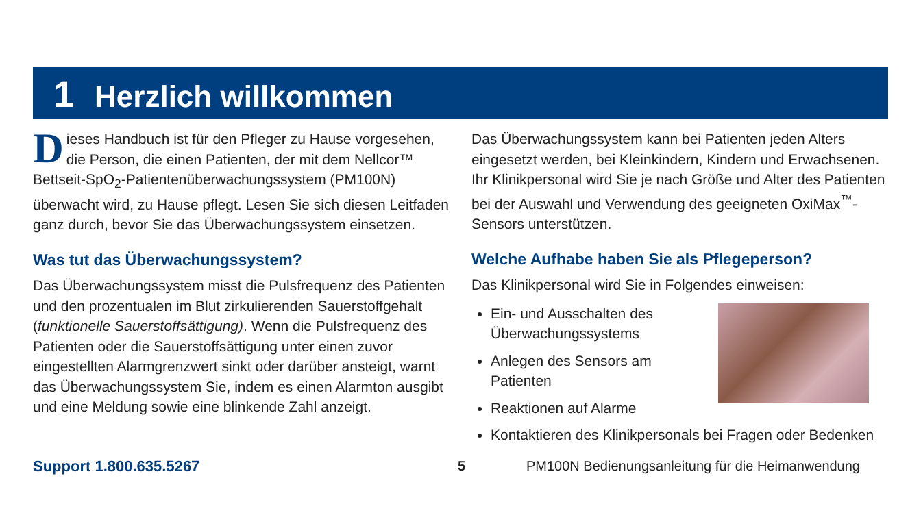1 Herzlich willkommen
Dieses Handbuch ist für den Pfleger zu Hause vorgesehen, die Person, die einen Patienten, der mit dem Nellcor™ Bettseit-SpO<sub>2</sub>-Patientenüberwachungssystem (PM100N) überwacht wird, zu Hause pflegt. Lesen Sie sich diesen Leitfaden ganz durch, bevor Sie das Überwachungssystem einsetzen.
Was tut das Überwachungssystem?
Das Überwachungssystem misst die Pulsfrequenz des Patienten und den prozentualen im Blut zirkulierenden Sauerstoffgehalt (funktionelle Sauerstoffsättigung). Wenn die Pulsfrequenz des Patienten oder die Sauerstoffsättigung unter einen zuvor eingestellten Alarmgrenzwert sinkt oder darüber ansteigt, warnt das Überwachungssystem Sie, indem es einen Alarmton ausgibt und eine Meldung sowie eine blinkende Zahl anzeigt.
Das Überwachungssystem kann bei Patienten jeden Alters eingesetzt werden, bei Kleinkindern, Kindern und Erwachsenen. Ihr Klinikpersonal wird Sie je nach Größe und Alter des Patienten bei der Auswahl und Verwendung des geeigneten OxiMax<sup>™</sup>-Sensors unterstützen.
Welche Aufhabe haben Sie als Pflegeperson?
Das Klinikpersonal wird Sie in Folgendes einweisen:
Ein- und Ausschalten des Überwachungssystems
Anlegen des Sensors am Patienten
Reaktionen auf Alarme
Kontaktieren des Klinikpersonals bei Fragen oder Bedenken
Support 1.800.635.5267 5 PM100N Bedienungsanleitung für die Heimanwendung